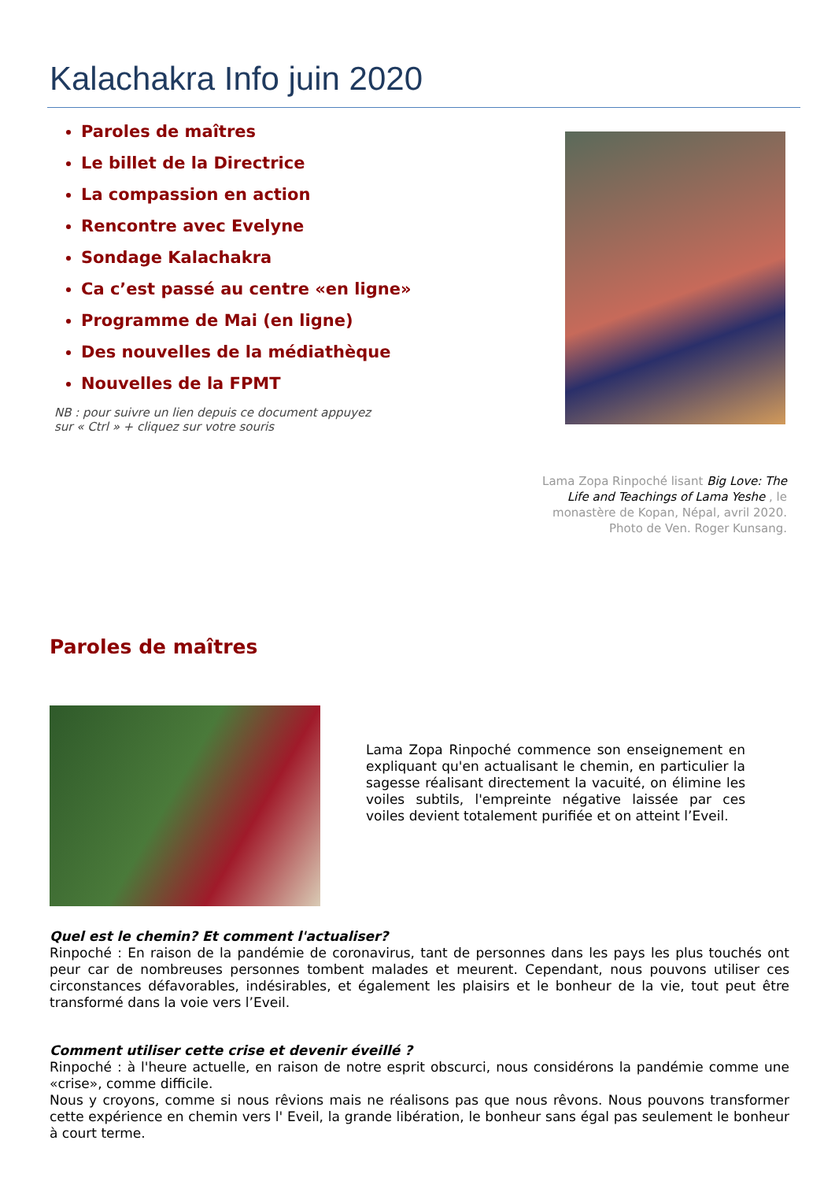Kalachakra Info juin 2020
Paroles de maîtres
Le billet de la Directrice
La compassion en action
Rencontre avec Evelyne
Sondage Kalachakra
Ca c’est passé au centre «en ligne»
Programme de Mai (en ligne)
Des nouvelles de la médiathèque
Nouvelles de la FPMT
NB : pour suivre un lien depuis ce document appuyez
sur « Ctrl » + cliquez sur votre souris
Lama Zopa Rinpoché lisant Big Love: The Life and Teachings of Lama Yeshe , le monastère de Kopan, Népal, avril 2020. Photo de Ven. Roger Kunsang.
Paroles de maîtres
Lama Zopa Rinpoché commence son enseignement en expliquant qu'en actualisant le chemin, en particulier la sagesse réalisant directement la vacuité, on élimine les voiles subtils, l'empreinte négative laissée par ces voiles devient totalement purifiée et on atteint l’Eveil.
Quel est le chemin? Et comment l'actualiser?
Rinpoché : En raison de la pandémie de coronavirus, tant de personnes dans les pays les plus touchés ont peur car de nombreuses personnes tombent malades et meurent. Cependant, nous pouvons utiliser ces circonstances défavorables, indésirables, et également les plaisirs et le bonheur de la vie, tout peut être transformé dans la voie vers l’Eveil.
Comment utiliser cette crise et devenir éveillé ?
Rinpoché : à l'heure actuelle, en raison de notre esprit obscurci, nous considérons la pandémie comme une «crise», comme difficile.
Nous y croyons, comme si nous rêvions mais ne réalisons pas que nous rêvons. Nous pouvons transformer cette expérience en chemin vers l' Eveil, la grande libération, le bonheur sans égal pas seulement le bonheur à court terme.